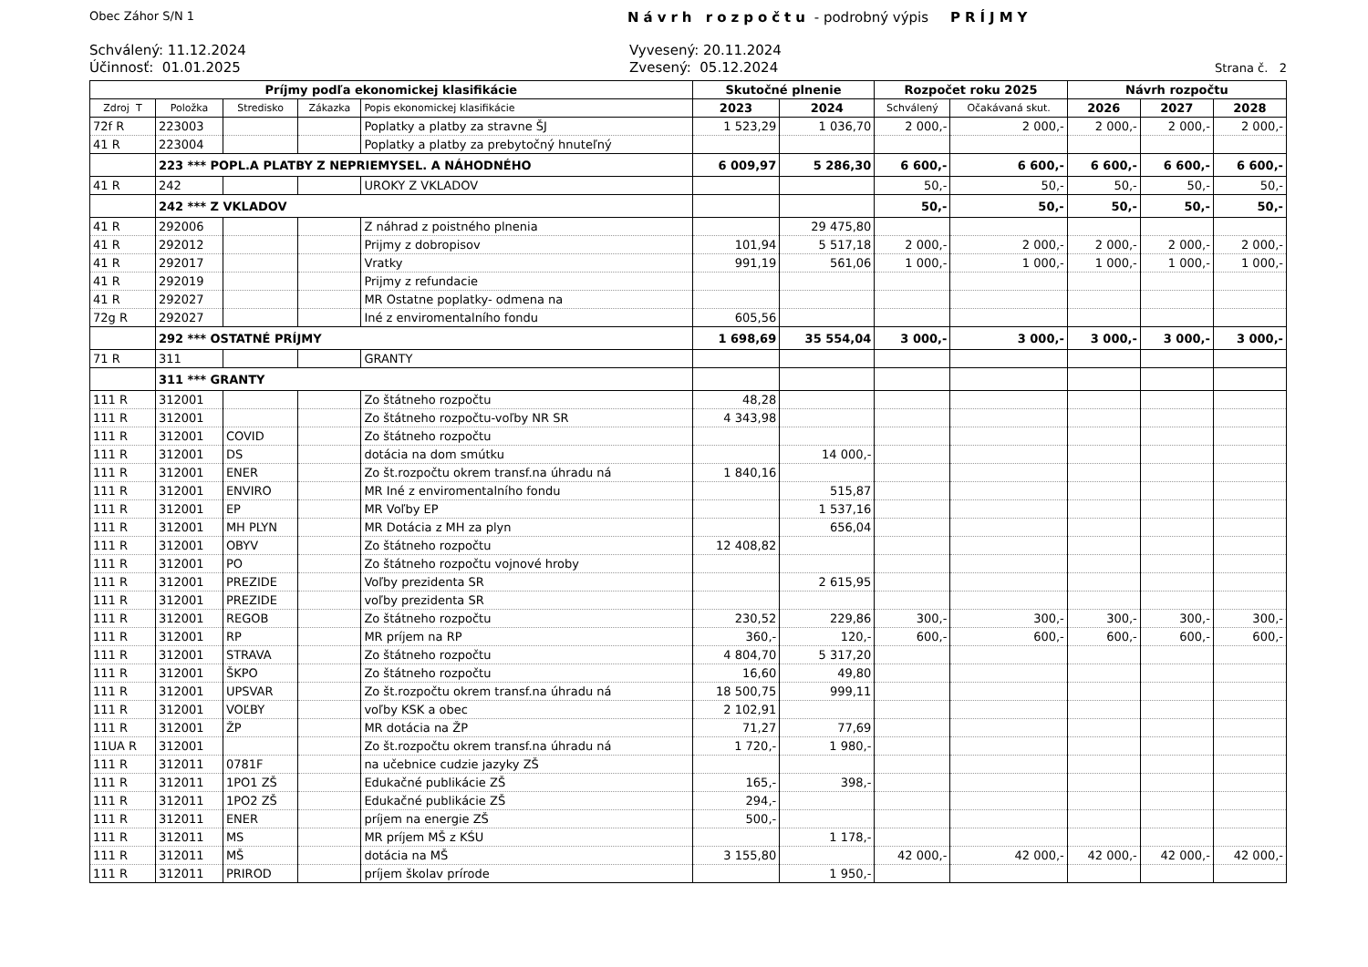Obec Záhor S/N 1 Návrh rozpočtu - podrobný výpis PRÍJMY
Schválený: 11.12.2024
Účinnosť: 01.01.2025
Vyvesený: 20.11.2024
Zvesený: 05.12.2024
Strana č. 2
| Príjmy podľa ekonomickej klasifikácie | | | | | Skutočné plnenie | | Rozpočet roku 2025 | | Návrh rozpočtu | | |
| --- | --- | --- | --- | --- | --- | --- | --- | --- | --- | --- | --- |
| Zdroj T | Položka | Stredisko | Zákazka | Popis ekonomickej klasifikácie | 2023 | 2024 | Schválený | Očakávaná skut. | 2026 | 2027 | 2028 |
| 72f R | 223003 | | | Poplatky a platby za stravne ŠJ | 1 523,29 | 1 036,70 | 2 000,- | 2 000,- | 2 000,- | 2 000,- | 2 000,- |
| 41 R | 223004 | | | Poplatky a platby za prebytočný hnuteľný | | | | | | | |
| | 223 *** POPL.A PLATBY Z NEPRIEMYSEL. A NÁHODNÉHO | | | | 6 009,97 | 5 286,30 | 6 600,- | 6 600,- | 6 600,- | 6 600,- | 6 600,- |
| 41 R | 242 | | | UROKY Z VKLADOV | | | 50,- | 50,- | 50,- | 50,- | 50,- |
| | 242 *** Z VKLADOV | | | | | | 50,- | 50,- | 50,- | 50,- | 50,- |
| 41 R | 292006 | | | Z náhrad z poistného plnenia | | 29 475,80 | | | | | |
| 41 R | 292012 | | | Prijmy z dobropisov | 101,94 | 5 517,18 | 2 000,- | 2 000,- | 2 000,- | 2 000,- | 2 000,- |
| 41 R | 292017 | | | Vratky | 991,19 | 561,06 | 1 000,- | 1 000,- | 1 000,- | 1 000,- | 1 000,- |
| 41 R | 292019 | | | Prijmy z refundacie | | | | | | | |
| 41 R | 292027 | | | MR Ostatne poplatky- odmena na | | | | | | | |
| 72g R | 292027 | | | Iné z enviromentalního fondu | 605,56 | | | | | | |
| | 292 *** OSTATNÉ PRÍJMY | | | | 1 698,69 | 35 554,04 | 3 000,- | 3 000,- | 3 000,- | 3 000,- | 3 000,- |
| 71 R | 311 | | | GRANTY | | | | | | | |
| | 311 *** GRANTY | | | | | | | | | | |
| 111 R | 312001 | | | Zo štátneho rozpočtu | 48,28 | | | | | | |
| 111 R | 312001 | | | Zo štátneho rozpočtu-voľby NR SR | 4 343,98 | | | | | | |
| 111 R | 312001 | COVID | | Zo štátneho rozpočtu | | | | | | | |
| 111 R | 312001 | DS | | dotácia na dom smútku | | 14 000,- | | | | | |
| 111 R | 312001 | ENER | | Zo št.rozpočtu okrem transf.na úhradu ná | 1 840,16 | | | | | | |
| 111 R | 312001 | ENVIRO | | MR Iné z enviromentalního fondu | | 515,87 | | | | | |
| 111 R | 312001 | EP | | MR Voľby EP | | 1 537,16 | | | | | |
| 111 R | 312001 | MH PLYN | | MR Dotácia z MH za plyn | | 656,04 | | | | | |
| 111 R | 312001 | OBYV | | Zo štátneho rozpočtu | 12 408,82 | | | | | | |
| 111 R | 312001 | PO | | Zo štátneho rozpočtu vojnové hroby | | | | | | | |
| 111 R | 312001 | PREZIDE | | Voľby prezidenta SR | | 2 615,95 | | | | | |
| 111 R | 312001 | PREZIDE | | voľby prezidenta SR | | | | | | | |
| 111 R | 312001 | REGOB | | Zo štátneho rozpočtu | 230,52 | 229,86 | 300,- | 300,- | 300,- | 300,- | 300,- |
| 111 R | 312001 | RP | | MR príjem na RP | 360,- | 120,- | 600,- | 600,- | 600,- | 600,- | 600,- |
| 111 R | 312001 | STRAVA | | Zo štátneho rozpočtu | 4 804,70 | 5 317,20 | | | | | |
| 111 R | 312001 | ŠKPO | | Zo štátneho rozpočtu | 16,60 | 49,80 | | | | | |
| 111 R | 312001 | UPSVAR | | Zo št.rozpočtu okrem transf.na úhradu ná | 18 500,75 | 999,11 | | | | | |
| 111 R | 312001 | VOĽBY | | voľby KSK a obec | 2 102,91 | | | | | | |
| 111 R | 312001 | ŽP | | MR dotácia na ŽP | 71,27 | 77,69 | | | | | |
| 11UA R | 312001 | | | Zo št.rozpočtu okrem transf.na úhradu ná | 1 720,- | 1 980,- | | | | | |
| 111 R | 312011 | 0781F | | na učebnice cudzie jazyky ZŠ | | | | | | | |
| 111 R | 312011 | 1PO1 ZŠ | | Edukačné publikácie ZŠ | 165,- | 398,- | | | | | |
| 111 R | 312011 | 1PO2 ZŠ | | Edukačné publikácie ZŠ | 294,- | | | | | | |
| 111 R | 312011 | ENER | | príjem na energie ZŠ | 500,- | | | | | | |
| 111 R | 312011 | MS | | MR príjem MŠ z KŚU | | 1 178,- | | | | | |
| 111 R | 312011 | MŠ | | dotácia na MŠ | 3 155,80 | | 42 000,- | 42 000,- | 42 000,- | 42 000,- | 42 000,- |
| 111 R | 312011 | PRIROD | | príjem školav prírode | | 1 950,- | | | | | |